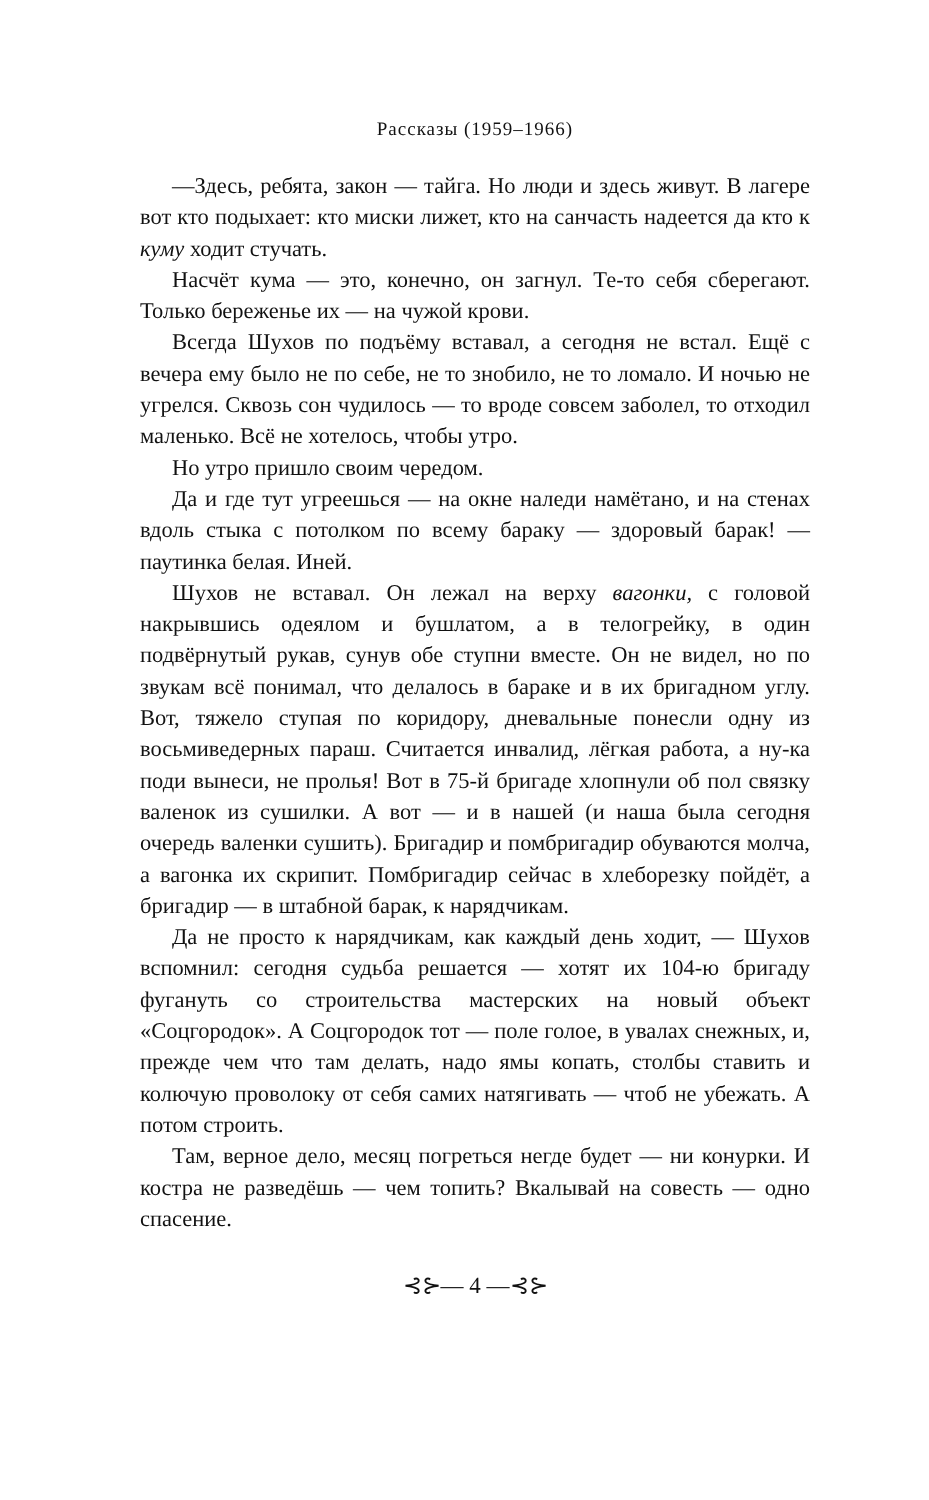Рассказы (1959–1966)
—Здесь, ребята, закон — тайга. Но люди и здесь живут. В лагере вот кто подыхает: кто миски лижет, кто на санчасть надеется да кто к куму ходит стучать.
Насчёт кума — это, конечно, он загнул. Те-то себя сберегают. Только береженье их — на чужой крови.
Всегда Шухов по подъёму вставал, а сегодня не встал. Ещё с вечера ему было не по себе, не то знобило, не то ломало. И ночью не угрелся. Сквозь сон чудилось — то вроде совсем заболел, то отходил маленько. Всё не хотелось, чтобы утро.
Но утро пришло своим чередом.
Да и где тут угреешься — на окне наледи намётано, и на стенах вдоль стыка с потолком по всему бараку — здоровый барак! — паутинка белая. Иней.
Шухов не вставал. Он лежал на верху вагонки, с головой накрывшись одеялом и бушлатом, а в телогрейку, в один подвёрнутый рукав, сунув обе ступни вместе. Он не видел, но по звукам всё понимал, что делалось в бараке и в их бригадном углу. Вот, тяжело ступая по коридору, дневальные понесли одну из восьмиведерных параш. Считается инвалид, лёгкая работа, а ну-ка поди вынеси, не пролья! Вот в 75-й бригаде хлопнули об пол связку валенок из сушилки. А вот — и в нашей (и наша была сегодня очередь валенки сушить). Бригадир и помбригадир обуваются молча, а вагонка их скрипит. Помбригадир сейчас в хлеборезку пойдёт, а бригадир — в штабной барак, к нарядчикам.
Да не просто к нарядчикам, как каждый день ходит, — Шухов вспомнил: сегодня судьба решается — хотят их 104-ю бригаду фугануть со строительства мастерских на новый объект «Соцгородок». А Соцгородок тот — поле голое, в увалах снежных, и, прежде чем что там делать, надо ямы копать, столбы ставить и колючую проволоку от себя самих натягивать — чтоб не убежать. А потом строить.
Там, верное дело, месяц погреться негде будет — ни конурки. И костра не разведёшь — чем топить? Вкалывай на совесть — одно спасение.
⊰⊱— 4 —⊰⊱